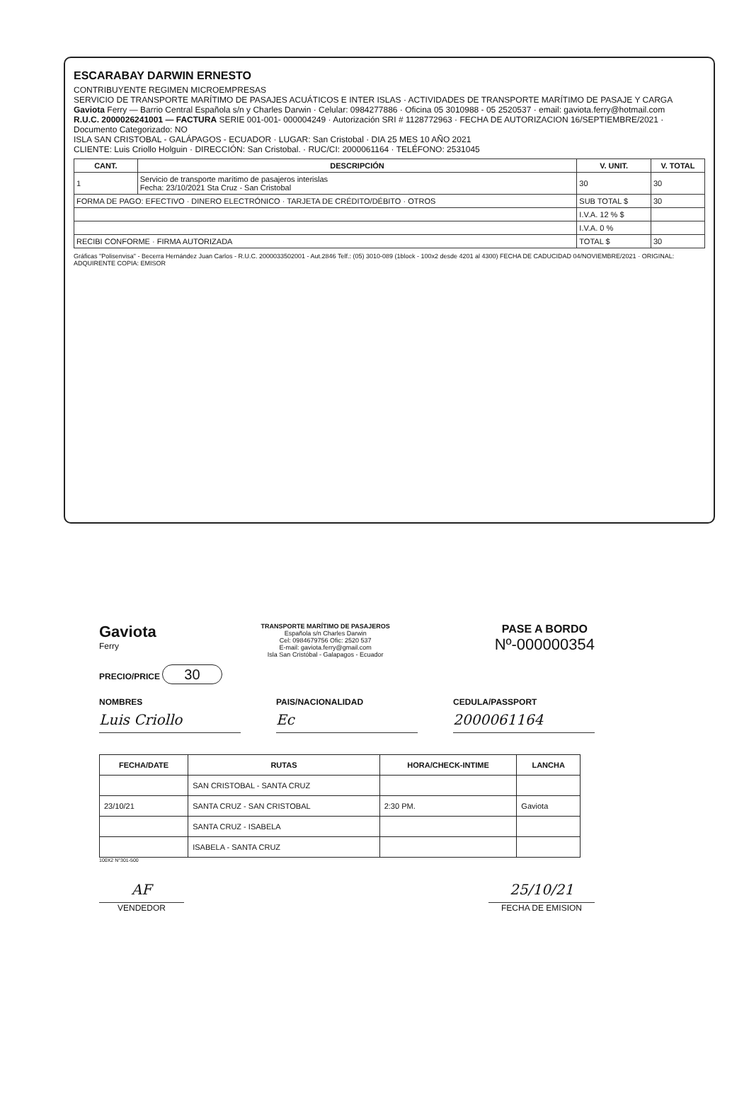ESCARABAY DARWIN ERNESTO
CONTRIBUYENTE REGIMEN MICROEMPRESAS
SERVICIO DE TRANSPORTE MARÍTIMO DE PASAJES ACUÁTICOS E INTER ISLAS · ACTIVIDADES DE TRANSPORTE MARÍTIMO DE PASAJE Y CARGA
Gaviota Ferry — Barrio Central Española s/n y Charles Darwin · Celular: 0984277886 · Oficina 05 3010988 - 05 2520537 · email: gaviota.ferry@hotmail.com
R.U.C. 2000026241001 — FACTURA SERIE 001-001- 000004249 · Autorización SRI # 1128772963 · FECHA DE AUTORIZACION 16/SEPTIEMBRE/2021 · Documento Categorizado: NO
ISLA SAN CRISTOBAL - GALÁPAGOS - ECUADOR · LUGAR: San Cristobal · DIA 25 MES 10 AÑO 2021
CLIENTE: Luis Criollo Holguin · DIRECCIÓN: San Cristobal. · RUC/CI: 2000061164 · TELÉFONO: 2531045
| CANT. | DESCRIPCIÓN | V. UNIT. | V. TOTAL |
| --- | --- | --- | --- |
| 1 | Servicio de transporte marítimo de pasajeros interislas Fecha: 23/10/2021 Sta Cruz - San Cristobal | 30 | 30 |
| FORMA DE PAGO: EFECTIVO · DINERO ELECTRÓNICO · TARJETA DE CRÉDITO/DÉBITO · OTROS | | SUB TOTAL $ | 30 |
| | | I.V.A. 12 % $ | |
| | | I.V.A. 0 % | |
| RECIBI CONFORME · FIRMA AUTORIZADA | | TOTAL $ | 30 |
Gráficas "Polisenvisa" - Becerra Hernández Juan Carlos - R.U.C. 2000033502001 - Aut.2846 Telf.: (05) 3010-089 (1block - 100x2 desde 4201 al 4300) FECHA DE CADUCIDAD 04/NOVIEMBRE/2021 · ORIGINAL: ADQUIRENTE COPIA: EMISOR
Gaviota
Ferry
TRANSPORTE MARÍTIMO DE PASAJEROS
Española s/n Charles Darwin
Cel: 0984679756 Ofic: 2520 537
E-mail: gaviota.ferry@gmail.com
Isla San Cristóbal - Galapagos - Ecuador
PASE A BORDO
Nº-000000354
PRECIO/PRICE 30
NOMBRES
Luis Criollo
PAIS/NACIONALIDAD
Ec
CEDULA/PASSPORT
2000061164
| FECHA/DATE | RUTAS | HORA/CHECK-INTIME | LANCHA |
| --- | --- | --- | --- |
| | SAN CRISTOBAL - SANTA CRUZ | | |
| 23/10/21 | SANTA CRUZ - SAN CRISTOBAL | 2:30 PM. | Gaviota |
| | SANTA CRUZ - ISABELA | | |
| | ISABELA - SANTA CRUZ | | |
100X2 N°301-500
AF
VENDEDOR
25/10/21
FECHA DE EMISION